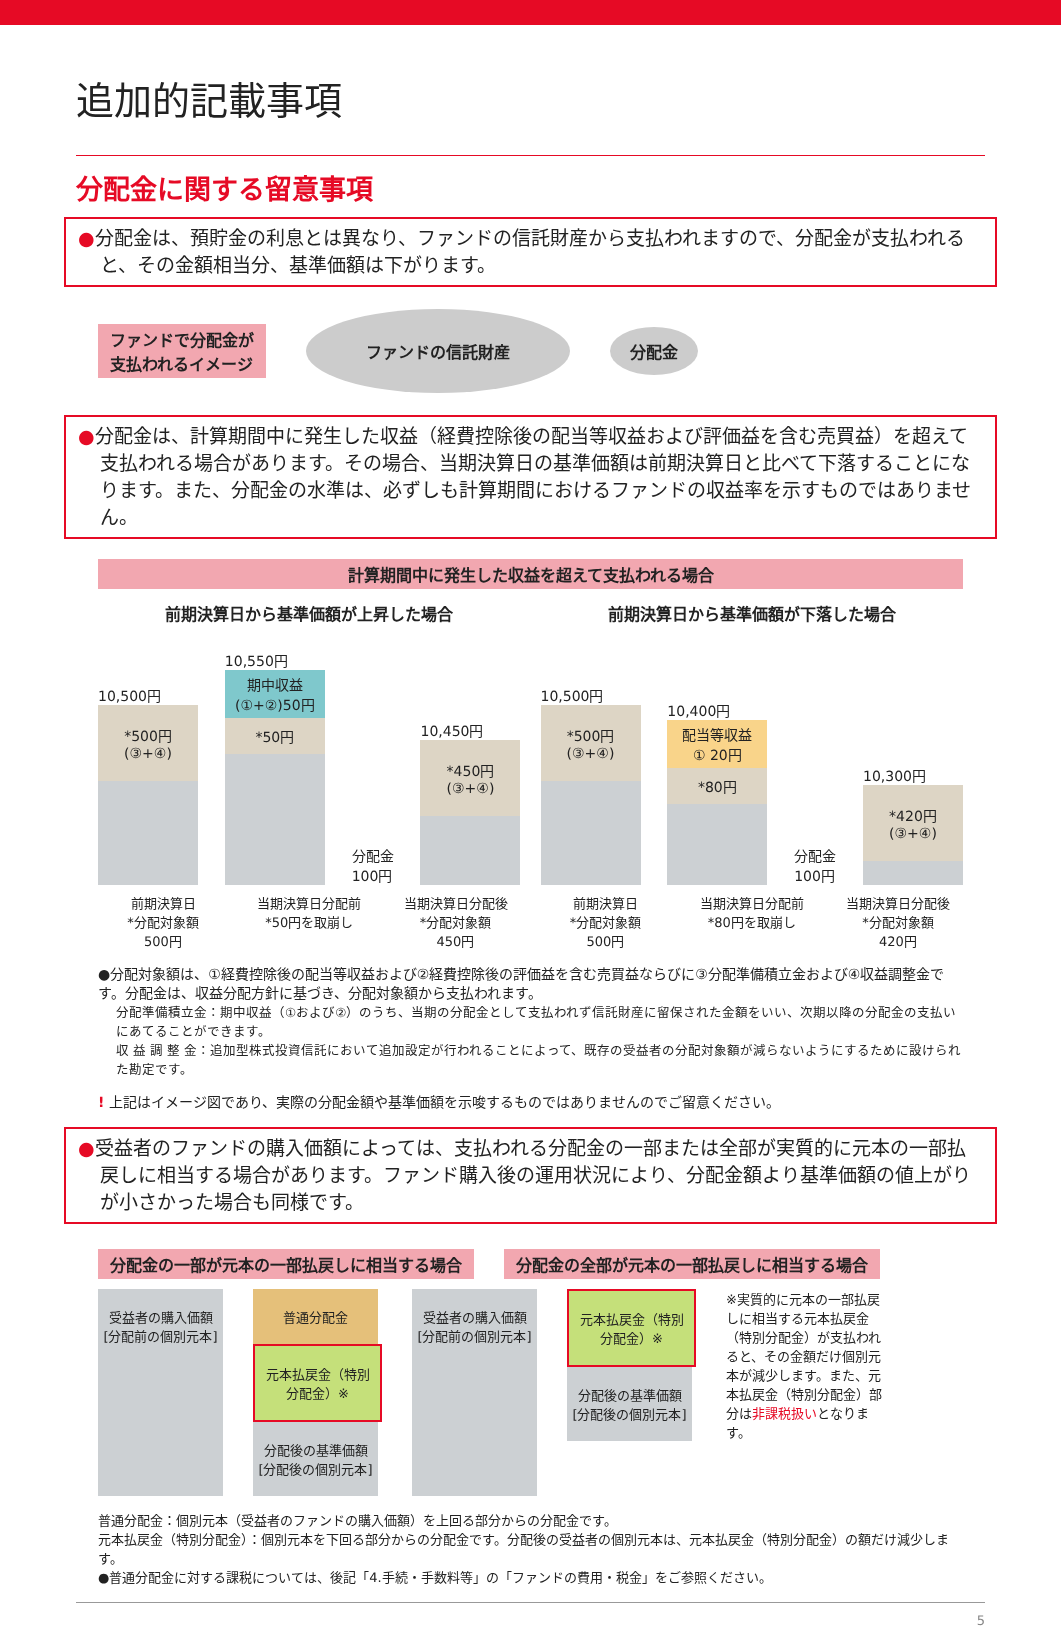追加的記載事項
分配金に関する留意事項
●分配金は、預貯金の利息とは異なり、ファンドの信託財産から支払われますので、分配金が支払われると、その金額相当分、基準価額は下がります。
ファンドで分配金が
支払われるイメージ ファンドの信託財産 分配金
●分配金は、計算期間中に発生した収益（経費控除後の配当等収益および評価益を含む売買益）を超えて支払われる場合があります。その場合、当期決算日の基準価額は前期決算日と比べて下落することになります。また、分配金の水準は、必ずしも計算期間におけるファンドの収益率を示すものではありません。
計算期間中に発生した収益を超えて支払われる場合
前期決算日から基準価額が上昇した場合
10,500円
*500円
(③+④)
10,550円
期中収益
(①+②)50円
*50円
分配金
100円
10,450円
*450円
(③+④)
前期決算日
*分配対象額
500円
当期決算日分配前
*50円を取崩し
当期決算日分配後
*分配対象額
450円
前期決算日から基準価額が下落した場合
10,500円
*500円
(③+④)
10,400円
配当等収益
① 20円
*80円
分配金
100円
10,300円
*420円
(③+④)
前期決算日
*分配対象額
500円
当期決算日分配前
*80円を取崩し
当期決算日分配後
*分配対象額
420円
●分配対象額は、①経費控除後の配当等収益および②経費控除後の評価益を含む売買益ならびに③分配準備積立金および④収益調整金です。分配金は、収益分配方針に基づき、分配対象額から支払われます。
分配準備積立金：期中収益（①および②）のうち、当期の分配金として支払われず信託財産に留保された金額をいい、次期以降の分配金の支払いにあてることができます。
収 益 調 整 金：追加型株式投資信託において追加設定が行われることによって、既存の受益者の分配対象額が減らないようにするために設けられた勘定です。
! 上記はイメージ図であり、実際の分配金額や基準価額を示唆するものではありませんのでご留意ください。
●受益者のファンドの購入価額によっては、支払われる分配金の一部または全部が実質的に元本の一部払戻しに相当する場合があります。ファンド購入後の運用状況により、分配金額より基準価額の値上がりが小さかった場合も同様です。
分配金の一部が元本の一部払戻しに相当する場合 分配金の全部が元本の一部払戻しに相当する場合
受益者の購入価額
[分配前の個別元本]
普通分配金
元本払戻金（特別分配金）※
分配後の基準価額
[分配後の個別元本]
受益者の購入価額
[分配前の個別元本]
元本払戻金（特別分配金）※
分配後の基準価額
[分配後の個別元本]
※実質的に元本の一部払戻しに相当する元本払戻金（特別分配金）が支払われると、その金額だけ個別元本が減少します。また、元本払戻金（特別分配金）部分は非課税扱いとなります。
普通分配金：個別元本（受益者のファンドの購入価額）を上回る部分からの分配金です。
元本払戻金（特別分配金）：個別元本を下回る部分からの分配金です。分配後の受益者の個別元本は、元本払戻金（特別分配金）の額だけ減少します。
●普通分配金に対する課税については、後記「4.手続・手数料等」の「ファンドの費用・税金」をご参照ください。
5